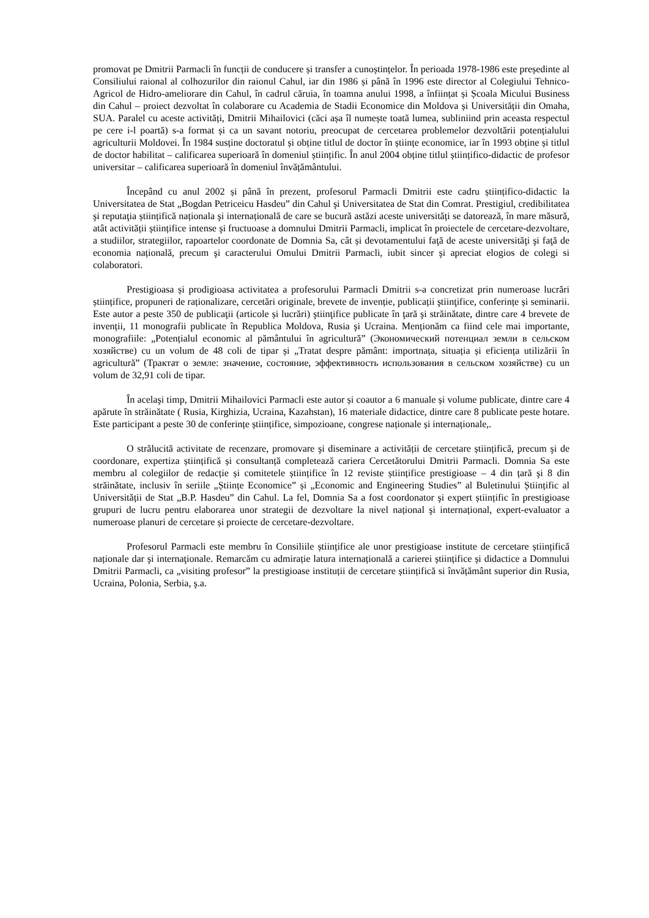promovat pe Dmitrii Parmacli în funcții de conducere și transfer a cunoștințelor. În perioada 1978-1986 este președinte al Consiliului raional al colhozurilor din raionul Cahul, iar din 1986 și până în 1996 este director al Colegiului Tehnico-Agricol de Hidro-ameliorare din Cahul, în cadrul căruia, în toamna anului 1998, a înființat și Școala Micului Business din Cahul – proiect dezvoltat în colaborare cu Academia de Stadii Economice din Moldova și Universității din Omaha, SUA. Paralel cu aceste activități, Dmitrii Mihailovici (căci așa îl numește toată lumea, subliniind prin aceasta respectul pe cere i-l poartă) s-a format și ca un savant notoriu, preocupat de cercetarea problemelor dezvoltării potențialului agriculturii Moldovei. În 1984 susține doctoratul și obține titlul de doctor în științe economice, iar în 1993 obține și titlul de doctor habilitat – calificarea superioară în domeniul științific. În anul 2004 obține titlul științifico-didactic de profesor universitar – calificarea superioară în domeniul învățământului.
Începând cu anul 2002 și până în prezent, profesorul Parmacli Dmitrii este cadru științifico-didactic la Universitatea de Stat „Bogdan Petriceicu Hasdeu” din Cahul şi Universitatea de Stat din Comrat. Prestigiul, credibilitatea şi reputaţia științifică naționala şi internațională de care se bucură astăzi aceste universități se datorează, în mare măsură, atât activității științifice intense şi fructuoase a domnului Dmitrii Parmacli, implicat în proiectele de cercetare-dezvoltare, a studiilor, strategiilor, rapoartelor coordonate de Domnia Sa, cât și devotamentului faţă de aceste universităţi şi faţă de economia națională, precum şi caracterului Omului Dmitrii Parmacli, iubit sincer şi apreciat elogios de colegi si colaboratori.
Prestigioasa și prodigioasa activitatea a profesorului Parmacli Dmitrii s-a concretizat prin numeroase lucrări științifice, propuneri de raționalizare, cercetări originale, brevete de invenție, publicații ştiinţifice, conferințe și seminarii. Este autor a peste 350 de publicaţii (articole și lucrări) ştiinţifice publicate în ţară şi străinătate, dintre care 4 brevete de invenții, 11 monografii publicate în Republica Moldova, Rusia şi Ucraina. Menționăm ca fiind cele mai importante, monografiile: „Potențialul economic al pământului în agricultură” (Экономический потенциал земли в сельском хозяйстве) cu un volum de 48 coli de tipar și „Tratat despre pământ: importnața, situația și eficiența utilizării în agricultură” (Трактат о земле: значение, состояние, эффективность использования в сельском хозяйстве) cu un volum de 32,91 coli de tipar.
În acelaşi timp, Dmitrii Mihailovici Parmacli este autor și coautor a 6 manuale și volume publicate, dintre care 4 apărute în străinătate ( Rusia, Kirghizia, Ucraina, Kazahstan), 16 materiale didactice, dintre care 8 publicate peste hotare. Este participant a peste 30 de conferințe științifice, simpozioane, congrese naționale și internaționale,.
O strălucită activitate de recenzare, promovare şi diseminare a activității de cercetare științifică, precum şi de coordonare, expertiza științifică și consultanță completează cariera Cercetătorului Dmitrii Parmacli. Domnia Sa este membru al colegiilor de redacție și comitetele științifice în 12 reviste științifice prestigioase – 4 din țară şi 8 din străinătate, inclusiv în seriile „Științe Economice” și „Economic and Engineering Studies” al Buletinului Științific al Universității de Stat „B.P. Hasdeu” din Cahul. La fel, Domnia Sa a fost coordonator şi expert științific în prestigioase grupuri de lucru pentru elaborarea unor strategii de dezvoltare la nivel național şi internațional, expert-evaluator a numeroase planuri de cercetare și proiecte de cercetare-dezvoltare.
Profesorul Parmacli este membru în Consiliile științifice ale unor prestigioase institute de cercetare științifică naționale dar şi internaţionale. Remarcăm cu admirație latura internațională a carierei științifice și didactice a Domnului Dmitrii Parmacli, ca „visiting profesor” la prestigioase instituții de cercetare științifică si învățământ superior din Rusia, Ucraina, Polonia, Serbia, ş.a.